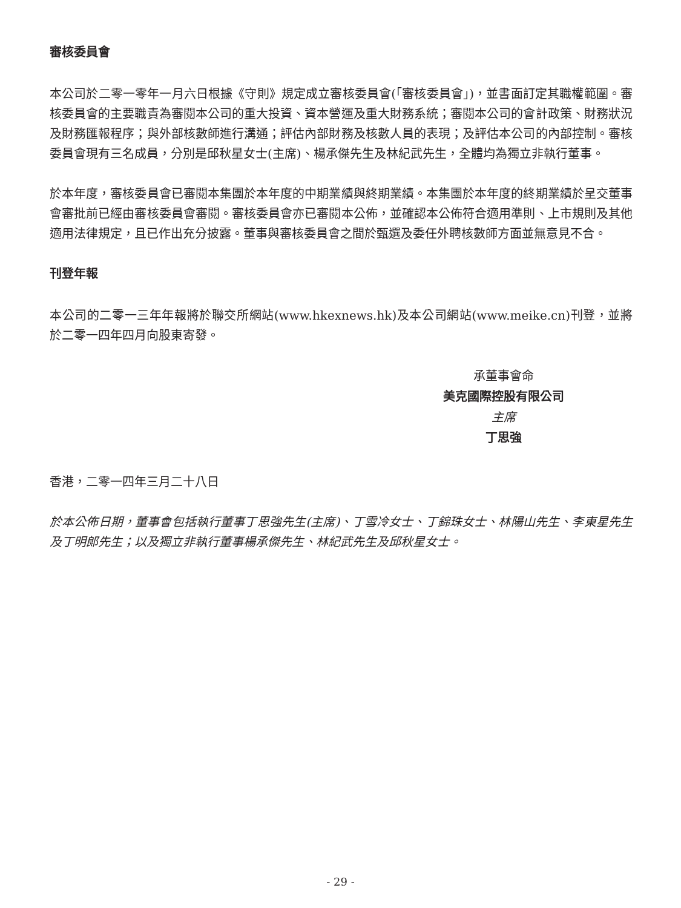審核委員會
本公司於二零一零年一月六日根據《守則》規定成立審核委員會(「審核委員會」)，並書面訂定其職權範圍。審核委員會的主要職責為審閱本公司的重大投資、資本營運及重大財務系統；審閱本公司的會計政策、財務狀況及財務匯報程序；與外部核數師進行溝通；評估內部財務及核數人員的表現；及評估本公司的內部控制。審核委員會現有三名成員，分別是邱秋星女士(主席)、楊承傑先生及林紀武先生，全體均為獨立非執行董事。
於本年度，審核委員會已審閱本集團於本年度的中期業績與終期業績。本集團於本年度的終期業績於呈交董事會審批前已經由審核委員會審閱。審核委員會亦已審閱本公佈，並確認本公佈符合適用準則、上市規則及其他適用法律規定，且已作出充分披露。董事與審核委員會之間於甄選及委任外聘核數師方面並無意見不合。
刊登年報
本公司的二零一三年年報將於聯交所網站(www.hkexnews.hk)及本公司網站(www.meike.cn)刊登，並將於二零一四年四月向股東寄發。
承董事會命
美克國際控股有限公司
主席
丁思強
香港，二零一四年三月二十八日
於本公佈日期，董事會包括執行董事丁思強先生(主席)、丁雪冷女士、丁錦珠女士、林陽山先生、李東星先生及丁明郎先生；以及獨立非執行董事楊承傑先生、林紀武先生及邱秋星女士。
- 29 -